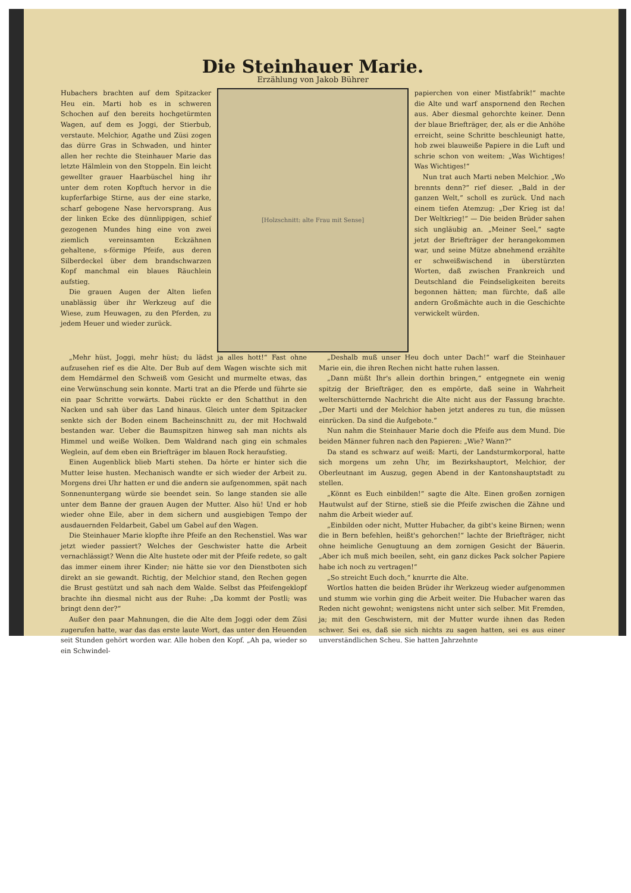Die Steinhauer Marie.
Erzählung von Jakob Bührer
Hubachers brachten auf dem Spitzacker Heu ein. Marti hob es in schweren Schochen auf den bereits hochgetürmten Wagen, auf dem es Joggi, der Stierbub, verstaute. Melchior, Agathe und Züsi zogen das dürre Gras in Schwaden, und hinter allen her rechte die Steinhauer Marie das letzte Hälmlein von den Stoppeln. Ein leicht gewellter grauer Haarbüschel hing ihr unter dem roten Kopftuch hervor in die kupferfarbige Stirne, aus der eine starke, scharf gebogene Nase hervorsprang. Aus der linken Ecke des dünnlippigen, schief gezogenen Mundes hing eine von zwei ziemlich vereinsamten Eckzähnen gehaltene, s-förmige Pfeife, aus deren Silberdeckel über dem brandschwarzen Kopf manchmal ein blaues Räuchlein aufstieg.
Die grauen Augen der Alten liefen unablässig über ihr Werkzeug auf die Wiese, zum Heuwagen, zu den Pferden, zu jedem Heuer und wieder zurück.
[Holzschnitt: alte Frau mit Sense]
papierchen von einer Mistfabrik!“ machte die Alte und warf anspornend den Rechen aus. Aber diesmal gehorchte keiner. Denn der blaue Briefträger, der, als er die Anhöhe erreicht, seine Schritte beschleunigt hatte, hob zwei blauweiße Papiere in die Luft und schrie schon von weitem: „Was Wichtiges! Was Wichtiges!“
Nun trat auch Marti neben Melchior. „Wo brennts denn?“ rief dieser. „Bald in der ganzen Welt,“ scholl es zurück. Und nach einem tiefen Atemzug: „Der Krieg ist da! Der Weltkrieg!“ — Die beiden Brüder sahen sich ungläubig an. „Meiner Seel,“ sagte jetzt der Briefträger der herangekommen war, und seine Mütze abnehmend erzählte er schweißwischend in überstürzten Worten, daß zwischen Frankreich und Deutschland die Feindseligkeiten bereits begonnen hätten; man fürchte, daß alle andern Großmächte auch in die Geschichte verwickelt würden.
„Mehr hüst, Joggi, mehr hüst; du lädst ja alles hott!“ Fast ohne aufzusehen rief es die Alte. Der Bub auf dem Wagen wischte sich mit dem Hemdärmel den Schweiß vom Gesicht und murmelte etwas, das eine Verwünschung sein konnte. Marti trat an die Pferde und führte sie ein paar Schritte vorwärts. Dabei rückte er den Schatthut in den Nacken und sah über das Land hinaus. Gleich unter dem Spitzacker senkte sich der Boden einem Bacheinschnitt zu, der mit Hochwald bestanden war. Ueber die Baumspitzen hinweg sah man nichts als Himmel und weiße Wolken. Dem Waldrand nach ging ein schmales Weglein, auf dem eben ein Briefträger im blauen Rock heraufstieg.
Einen Augenblick blieb Marti stehen. Da hörte er hinter sich die Mutter leise husten. Mechanisch wandte er sich wieder der Arbeit zu. Morgens drei Uhr hatten er und die andern sie aufgenommen, spät nach Sonnenuntergang würde sie beendet sein. So lange standen sie alle unter dem Banne der grauen Augen der Mutter. Also hü! Und er hob wieder ohne Eile, aber in dem sichern und ausgiebigen Tempo der ausdauernden Feldarbeit, Gabel um Gabel auf den Wagen.
Die Steinhauer Marie klopfte ihre Pfeife an den Rechenstiel. Was war jetzt wieder passiert? Welches der Geschwister hatte die Arbeit vernachlässigt? Wenn die Alte hustete oder mit der Pfeife redete, so galt das immer einem ihrer Kinder; nie hätte sie vor den Dienstboten sich direkt an sie gewandt. Richtig, der Melchior stand, den Rechen gegen die Brust gestützt und sah nach dem Walde. Selbst das Pfeifengeklopf brachte ihn diesmal nicht aus der Ruhe: „Da kommt der Postli; was bringt denn der?“
Außer den paar Mahnungen, die die Alte dem Joggi oder dem Züsi zugerufen hatte, war das das erste laute Wort, das unter den Heuenden seit Stunden gehört worden war. Alle hoben den Kopf. „Ah pa, wieder so ein Schwindel-
„Deshalb muß unser Heu doch unter Dach!“ warf die Steinhauer Marie ein, die ihren Rechen nicht hatte ruhen lassen.
„Dann müßt Ihr's allein dorthin bringen,“ entgegnete ein wenig spitzig der Briefträger, den es empörte, daß seine in Wahrheit welterschütternde Nachricht die Alte nicht aus der Fassung brachte. „Der Marti und der Melchior haben jetzt anderes zu tun, die müssen einrücken. Da sind die Aufgebote.“
Nun nahm die Steinhauer Marie doch die Pfeife aus dem Mund. Die beiden Männer fuhren nach den Papieren: „Wie? Wann?“
Da stand es schwarz auf weiß: Marti, der Landsturmkorporal, hatte sich morgens um zehn Uhr, im Bezirkshauptort, Melchior, der Oberleutnant im Auszug, gegen Abend in der Kantonshauptstadt zu stellen.
„Könnt es Euch einbilden!“ sagte die Alte. Einen großen zornigen Hautwulst auf der Stirne, stieß sie die Pfeife zwischen die Zähne und nahm die Arbeit wieder auf.
„Einbilden oder nicht, Mutter Hubacher, da gibt's keine Birnen; wenn die in Bern befehlen, heißt's gehorchen!“ lachte der Briefträger, nicht ohne heimliche Genugtuung an dem zornigen Gesicht der Bäuerin. „Aber ich muß mich beeilen, seht, ein ganz dickes Pack solcher Papiere habe ich noch zu vertragen!“
„So streicht Euch doch,“ knurrte die Alte.
Wortlos hatten die beiden Brüder ihr Werkzeug wieder aufgenommen und stumm wie vorhin ging die Arbeit weiter. Die Hubacher waren das Reden nicht gewohnt; wenigstens nicht unter sich selber. Mit Fremden, ja; mit den Geschwistern, mit der Mutter wurde ihnen das Reden schwer. Sei es, daß sie sich nichts zu sagen hatten, sei es aus einer unverständlichen Scheu. Sie hatten Jahrzehnte